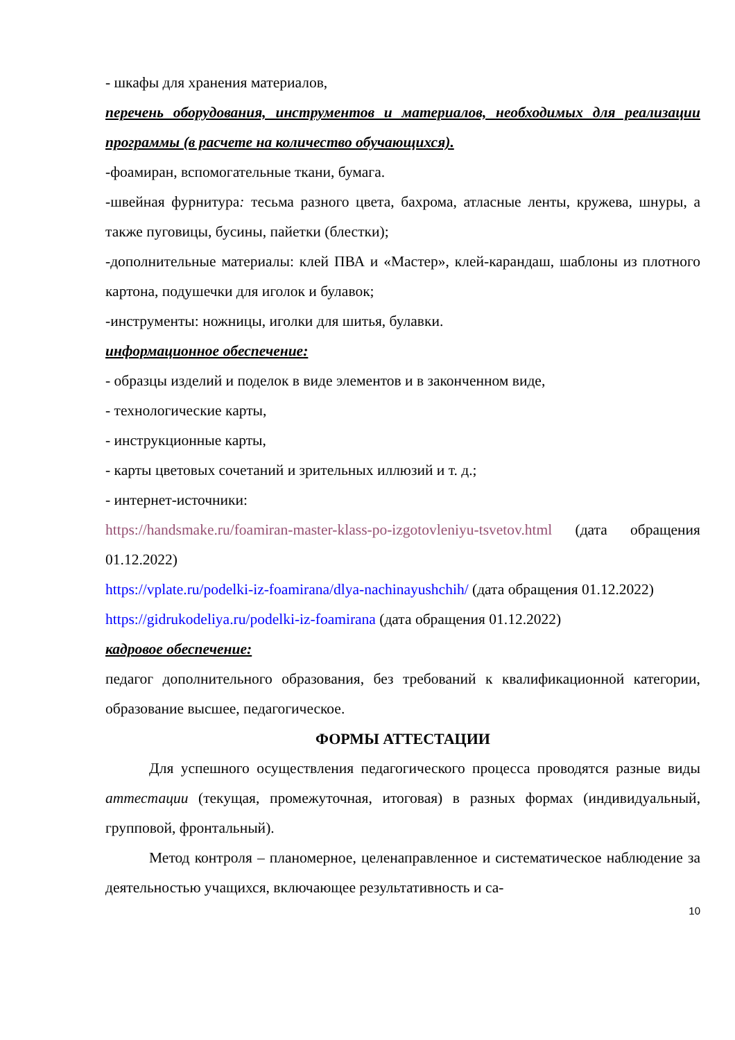- шкафы для хранения материалов,
перечень оборудования, инструментов и материалов, необходимых для реализации программы (в расчете на количество обучающихся).
-фоамиран, вспомогательные ткани, бумага.
-швейная фурнитура: тесьма разного цвета, бахрома, атласные ленты, кружева, шнуры, а также пуговицы, бусины, пайетки (блестки);
-дополнительные материалы: клей ПВА и «Мастер», клей-карандаш, шаблоны из плотного картона, подушечки для иголок и булавок;
-инструменты: ножницы, иголки для шитья, булавки.
информационное обеспечение:
- образцы изделий и поделок в виде элементов и в законченном виде,
- технологические карты,
- инструкционные карты,
- карты цветовых сочетаний и зрительных иллюзий и т. д.;
- интернет-источники:
https://handsmake.ru/foamiran-master-klass-po-izgotovleniyu-tsvetov.html (дата обращения 01.12.2022)
https://vplate.ru/podelki-iz-foamirana/dlya-nachinayushchih/ (дата обращения 01.12.2022)
https://gidrukodeliya.ru/podelki-iz-foamirana (дата обращения 01.12.2022)
кадровое обеспечение:
педагог дополнительного образования, без требований к квалификационной категории, образование высшее, педагогическое.
ФОРМЫ АТТЕСТАЦИИ
Для успешного осуществления педагогического процесса проводятся разные виды аттестации (текущая, промежуточная, итоговая) в разных формах (индивидуальный, групповой, фронтальный).
Метод контроля – планомерное, целенаправленное и систематическое наблюдение за деятельностью учащихся, включающее результативность и са-
10